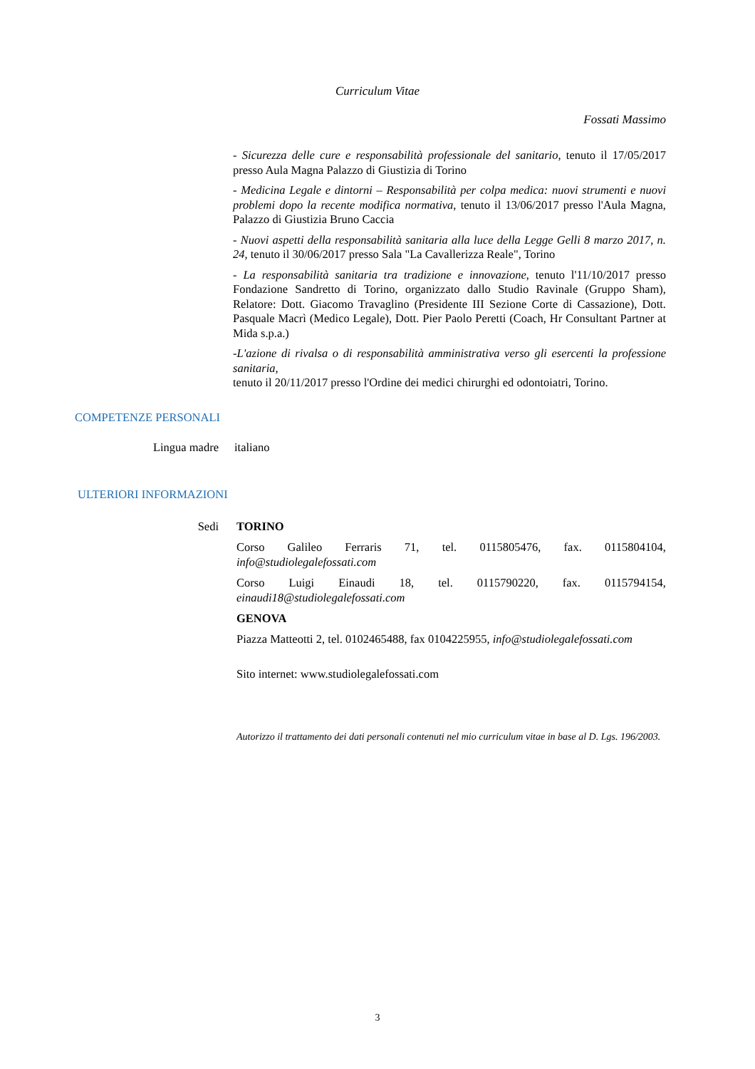Curriculum Vitae
Fossati Massimo
- Sicurezza delle cure e responsabilità professionale del sanitario, tenuto il 17/05/2017 presso Aula Magna Palazzo di Giustizia di Torino
- Medicina Legale e dintorni – Responsabilità per colpa medica: nuovi strumenti e nuovi problemi dopo la recente modifica normativa, tenuto il 13/06/2017 presso l'Aula Magna, Palazzo di Giustizia Bruno Caccia
- Nuovi aspetti della responsabilità sanitaria alla luce della Legge Gelli 8 marzo 2017, n. 24, tenuto il 30/06/2017 presso Sala "La Cavallerizza Reale", Torino
- La responsabilità sanitaria tra tradizione e innovazione, tenuto l'11/10/2017 presso Fondazione Sandretto di Torino, organizzato dallo Studio Ravinale (Gruppo Sham), Relatore: Dott. Giacomo Travaglino (Presidente III Sezione Corte di Cassazione), Dott. Pasquale Macrì (Medico Legale), Dott. Pier Paolo Peretti (Coach, Hr Consultant Partner at Mida s.p.a.)
-L'azione di rivalsa o di responsabilità amministrativa verso gli esercenti la professione sanitaria,
tenuto il 20/11/2017 presso l'Ordine dei medici chirurghi ed odontoiatri, Torino.
COMPETENZE PERSONALI
Lingua madre italiano
ULTERIORI INFORMAZIONI
Sedi TORINO
Corso Galileo Ferraris 71, tel. 0115805476, fax. 0115804104, info@studiolegalefossati.com
Corso Luigi Einaudi 18, tel. 0115790220, fax. 0115794154, einaudi18@studiolegalefossati.com
GENOVA
Piazza Matteotti 2, tel. 0102465488, fax 0104225955, info@studiolegalefossati.com
Sito internet: www.studiolegalefossati.com
Autorizzo il trattamento dei dati personali contenuti nel mio curriculum vitae in base al D. Lgs. 196/2003.
3